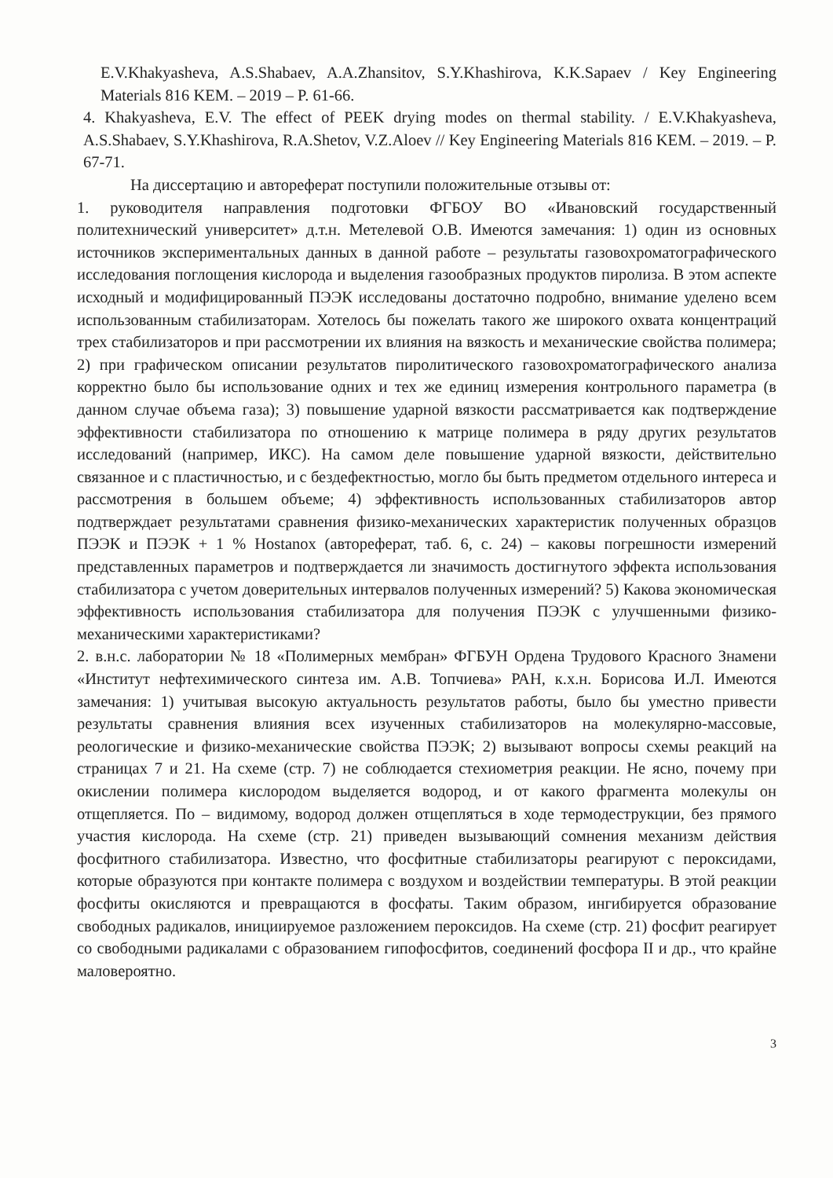E.V.Khakyasheva, A.S.Shabaev, A.A.Zhansitov, S.Y.Khashirova, K.K.Sapaev / Key Engineering Materials 816 KEM. – 2019 – P. 61-66.
4. Khakyasheva, E.V. The effect of PEEK drying modes on thermal stability. / E.V.Khakyasheva, A.S.Shabaev, S.Y.Khashirova, R.A.Shetov, V.Z.Aloev // Key Engineering Materials 816 KEM. – 2019. – P. 67-71.
На диссертацию и автореферат поступили положительные отзывы от:
1. руководителя направления подготовки ФГБОУ ВО «Ивановский государственный политехнический университет» д.т.н. Метелевой О.В. Имеются замечания: 1) один из основных источников экспериментальных данных в данной работе – результаты газовохроматографического исследования поглощения кислорода и выделения газообразных продуктов пиролиза. В этом аспекте исходный и модифицированный ПЭЭК исследованы достаточно подробно, внимание уделено всем использованным стабилизаторам. Хотелось бы пожелать такого же широкого охвата концентраций трех стабилизаторов и при рассмотрении их влияния на вязкость и механические свойства полимера; 2) при графическом описании результатов пиролитического газовохроматографического анализа корректно было бы использование одних и тех же единиц измерения контрольного параметра (в данном случае объема газа); 3) повышение ударной вязкости рассматривается как подтверждение эффективности стабилизатора по отношению к матрице полимера в ряду других результатов исследований (например, ИКС). На самом деле повышение ударной вязкости, действительно связанное и с пластичностью, и с бездефектностью, могло бы быть предметом отдельного интереса и рассмотрения в большем объеме; 4) эффективность использованных стабилизаторов автор подтверждает результатами сравнения физико-механических характеристик полученных образцов ПЭЭК и ПЭЭК + 1 % Hostanox (автореферат, таб. 6, с. 24) – каковы погрешности измерений представленных параметров и подтверждается ли значимость достигнутого эффекта использования стабилизатора с учетом доверительных интервалов полученных измерений? 5) Какова экономическая эффективность использования стабилизатора для получения ПЭЭК с улучшенными физико-механическими характеристиками?
2. в.н.с. лаборатории № 18 «Полимерных мембран» ФГБУН Ордена Трудового Красного Знамени «Институт нефтехимического синтеза им. А.В. Топчиева» РАН, к.х.н. Борисова И.Л. Имеются замечания: 1) учитывая высокую актуальность результатов работы, было бы уместно привести результаты сравнения влияния всех изученных стабилизаторов на молекулярно-массовые, реологические и физико-механические свойства ПЭЭК; 2) вызывают вопросы схемы реакций на страницах 7 и 21. На схеме (стр. 7) не соблюдается стехиометрия реакции. Не ясно, почему при окислении полимера кислородом выделяется водород, и от какого фрагмента молекулы он отщепляется. По – видимому, водород должен отщепляться в ходе термодеструкции, без прямого участия кислорода. На схеме (стр. 21) приведен вызывающий сомнения механизм действия фосфитного стабилизатора. Известно, что фосфитные стабилизаторы реагируют с пероксидами, которые образуются при контакте полимера с воздухом и воздействии температуры. В этой реакции фосфиты окисляются и превращаются в фосфаты. Таким образом, ингибируется образование свободных радикалов, инициируемое разложением пероксидов. На схеме (стр. 21) фосфит реагирует со свободными радикалами с образованием гипофосфитов, соединений фосфора II и др., что крайне маловероятно.
3